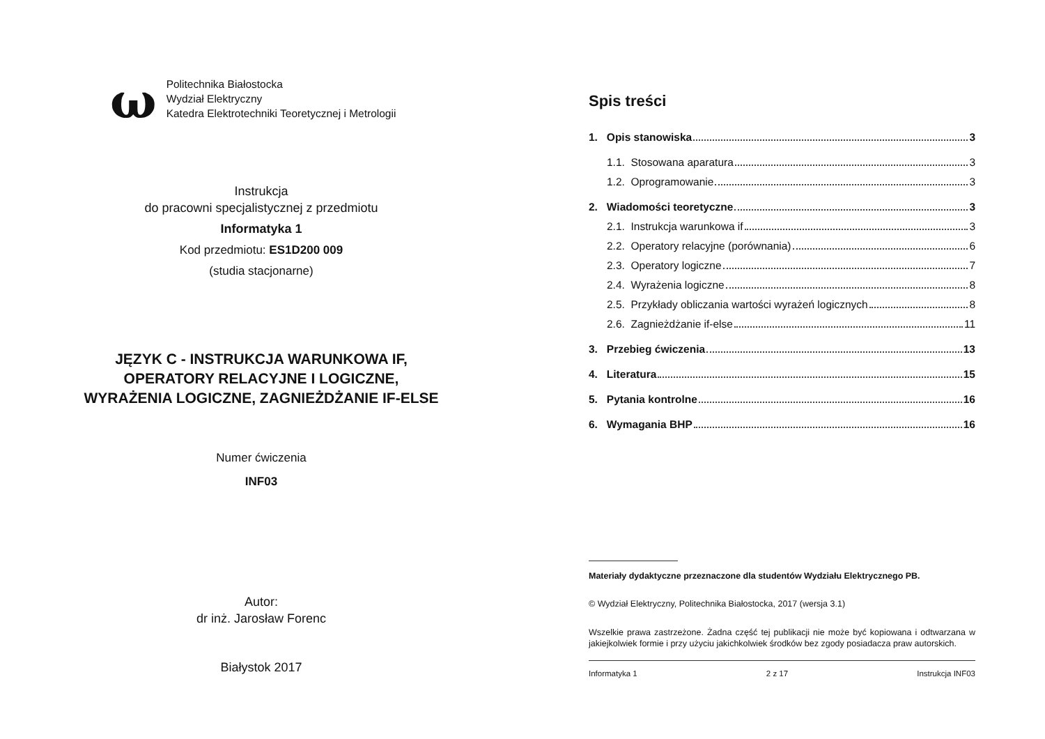ω
Politechnika Białostocka
Wydział Elektryczny
Katedra Elektrotechniki Teoretycznej i Metrologii
Instrukcja
do pracowni specjalistycznej z przedmiotu
Informatyka 1
Kod przedmiotu: ES1D200 009
(studia stacjonarne)
JĘZYK C - INSTRUKCJA WARUNKOWA IF,
OPERATORY RELACYJNE I LOGICZNE,
WYRAŻENIA LOGICZNE, ZAGNIEŻDŻANIE IF-ELSE
Numer ćwiczenia
INF03
Autor:
dr inż. Jarosław Forenc
Białystok 2017
Spis treści
1. Opis stanowiska 3
1.1. Stosowana aparatura 3
1.2. Oprogramowanie 3
2. Wiadomości teoretyczne 3
2.1. Instrukcja warunkowa if 3
2.2. Operatory relacyjne (porównania) 6
2.3. Operatory logiczne 7
2.4. Wyrażenia logiczne 8
2.5. Przykłady obliczania wartości wyrażeń logicznych 8
2.6. Zagnieżdżanie if-else 11
3. Przebieg ćwiczenia 13
4. Literatura 15
5. Pytania kontrolne 16
6. Wymagania BHP 16
Materiały dydaktyczne przeznaczone dla studentów Wydziału Elektrycznego PB.
© Wydział Elektryczny, Politechnika Białostocka, 2017 (wersja 3.1)
Wszelkie prawa zastrzeżone. Żadna część tej publikacji nie może być kopiowana i odtwarzana w jakiejkolwiek formie i przy użyciu jakichkolwiek środków bez zgody posiadacza praw autorskich.
Informatyka 1 2 z 17 Instrukcja INF03